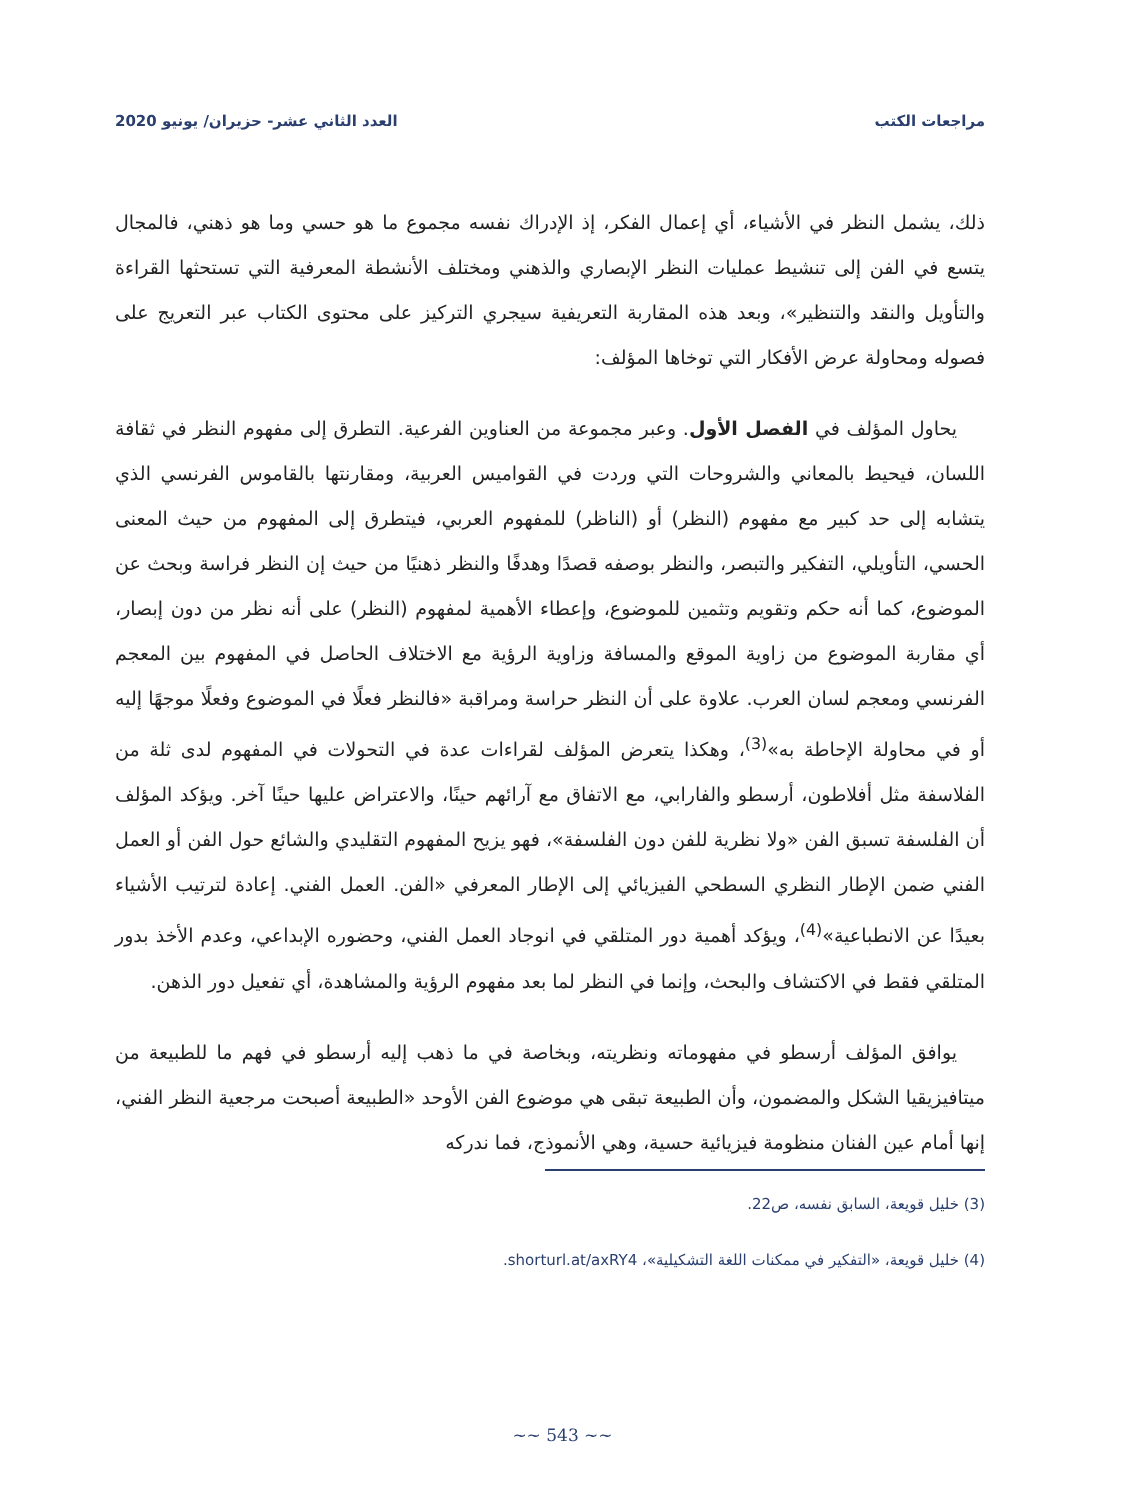مراجعات الكتب العدد الثاني عشر- حزيران/ يونيو 2020
ذلك، يشمل النظر في الأشياء، أي إعمال الفكر، إذ الإدراك نفسه مجموع ما هو حسي وما هو ذهني، فالمجال يتسع في الفن إلى تنشيط عمليات النظر الإبصاري والذهني ومختلف الأنشطة المعرفية التي تستحثها القراءة والتأويل والنقد والتنظير»، وبعد هذه المقاربة التعريفية سيجري التركيز على محتوى الكتاب عبر التعريج على فصوله ومحاولة عرض الأفكار التي توخاها المؤلف:
يحاول المؤلف في الفصل الأول. وعبر مجموعة من العناوين الفرعية. التطرق إلى مفهوم النظر في ثقافة اللسان، فيحيط بالمعاني والشروحات التي وردت في القواميس العربية، ومقارنتها بالقاموس الفرنسي الذي يتشابه إلى حد كبير مع مفهوم (النظر) أو (الناظر) للمفهوم العربي، فيتطرق إلى المفهوم من حيث المعنى الحسي، التأويلي، التفكير والتبصر، والنظر بوصفه قصدًا وهدفًا والنظر ذهنيًا من حيث إن النظر فراسة وبحث عن الموضوع، كما أنه حكم وتقويم وتثمين للموضوع، وإعطاء الأهمية لمفهوم (النظر) على أنه نظر من دون إبصار، أي مقاربة الموضوع من زاوية الموقع والمسافة وزاوية الرؤية مع الاختلاف الحاصل في المفهوم بين المعجم الفرنسي ومعجم لسان العرب. علاوة على أن النظر حراسة ومراقبة «فالنظر فعلًا في الموضوع وفعلًا موجهًا إليه أو في محاولة الإحاطة به»<sup>(3)</sup>، وهكذا يتعرض المؤلف لقراءات عدة في التحولات في المفهوم لدى ثلة من الفلاسفة مثل أفلاطون، أرسطو والفارابي، مع الاتفاق مع آرائهم حينًا، والاعتراض عليها حينًا آخر. ويؤكد المؤلف أن الفلسفة تسبق الفن «ولا نظرية للفن دون الفلسفة»، فهو يزيح المفهوم التقليدي والشائع حول الفن أو العمل الفني ضمن الإطار النظري السطحي الفيزيائي إلى الإطار المعرفي «الفن. العمل الفني. إعادة لترتيب الأشياء بعيدًا عن الانطباعية»<sup>(4)</sup>، ويؤكد أهمية دور المتلقي في انوجاد العمل الفني، وحضوره الإبداعي، وعدم الأخذ بدور المتلقي فقط في الاكتشاف والبحث، وإنما في النظر لما بعد مفهوم الرؤية والمشاهدة، أي تفعيل دور الذهن.
يوافق المؤلف أرسطو في مفهوماته ونظريته، وبخاصة في ما ذهب إليه أرسطو في فهم ما للطبيعة من ميتافيزيقيا الشكل والمضمون، وأن الطبيعة تبقى هي موضوع الفن الأوحد «الطبيعة أصبحت مرجعية النظر الفني، إنها أمام عين الفنان منظومة فيزيائية حسية، وهي الأنموذج، فما ندركه
(3) خليل قويعة، السابق نفسه، ص22.
(4) خليل قويعة، «التفكير في ممكنات اللغة التشكيلية»، shorturl.at/axRY4.
~~ 543 ~~